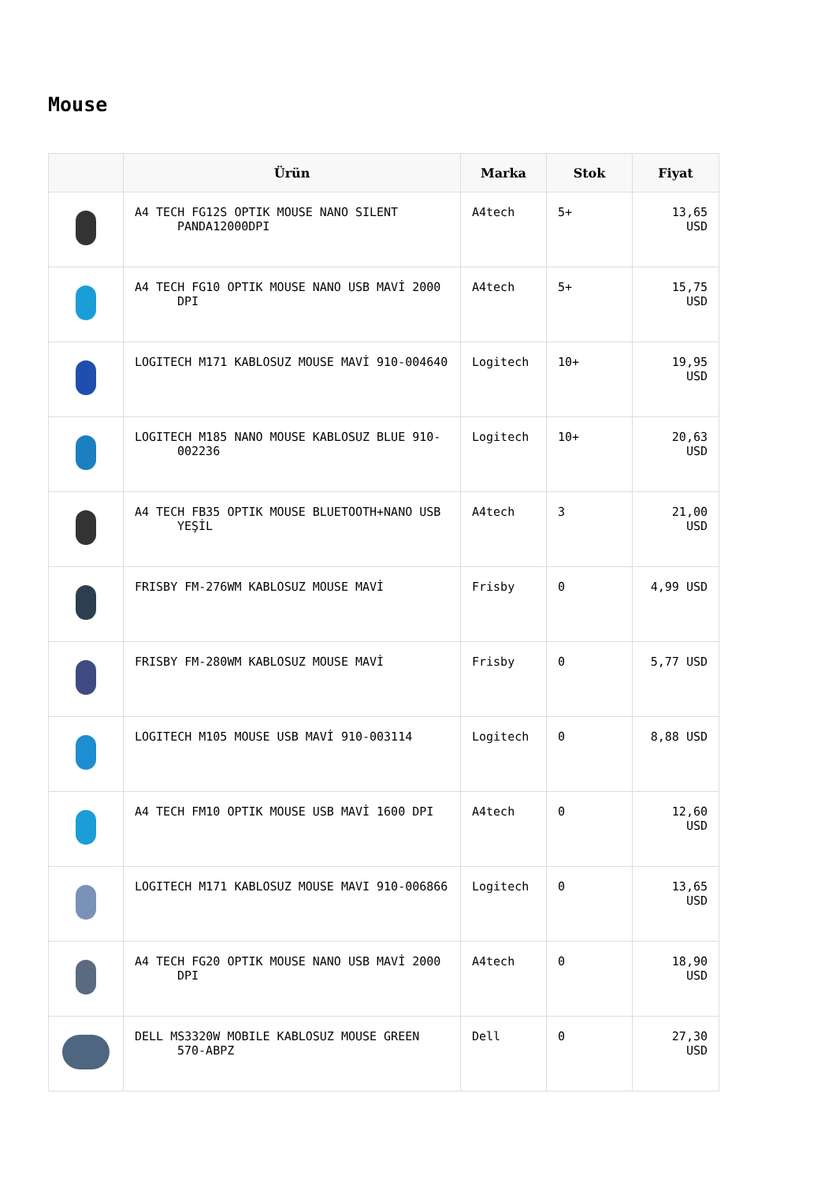Mouse
| | Ürün | Marka | Stok | Fiyat |
| --- | --- | --- | --- | --- |
| | A4 TECH FG12S OPTIK MOUSE NANO SILENT PANDA12000DPI | A4tech | 5+ | 13,65 USD |
| | A4 TECH FG10 OPTIK MOUSE NANO USB MAVİ 2000 DPI | A4tech | 5+ | 15,75 USD |
| | LOGITECH M171 KABLOSUZ MOUSE MAVİ 910-004640 | Logitech | 10+ | 19,95 USD |
| | LOGITECH M185 NANO MOUSE KABLOSUZ BLUE 910- 002236 | Logitech | 10+ | 20,63 USD |
| | A4 TECH FB35 OPTIK MOUSE BLUETOOTH+NANO USB YEŞİL | A4tech | 3 | 21,00 USD |
| | FRISBY FM-276WM KABLOSUZ MOUSE MAVİ | Frisby | 0 | 4,99 USD |
| | FRISBY FM-280WM KABLOSUZ MOUSE MAVİ | Frisby | 0 | 5,77 USD |
| | LOGITECH M105 MOUSE USB MAVİ 910-003114 | Logitech | 0 | 8,88 USD |
| | A4 TECH FM10 OPTIK MOUSE USB MAVİ 1600 DPI | A4tech | 0 | 12,60 USD |
| | LOGITECH M171 KABLOSUZ MOUSE MAVI 910-006866 | Logitech | 0 | 13,65 USD |
| | A4 TECH FG20 OPTIK MOUSE NANO USB MAVİ 2000 DPI | A4tech | 0 | 18,90 USD |
| | DELL MS3320W MOBILE KABLOSUZ MOUSE GREEN 570-ABPZ | Dell | 0 | 27,30 USD |